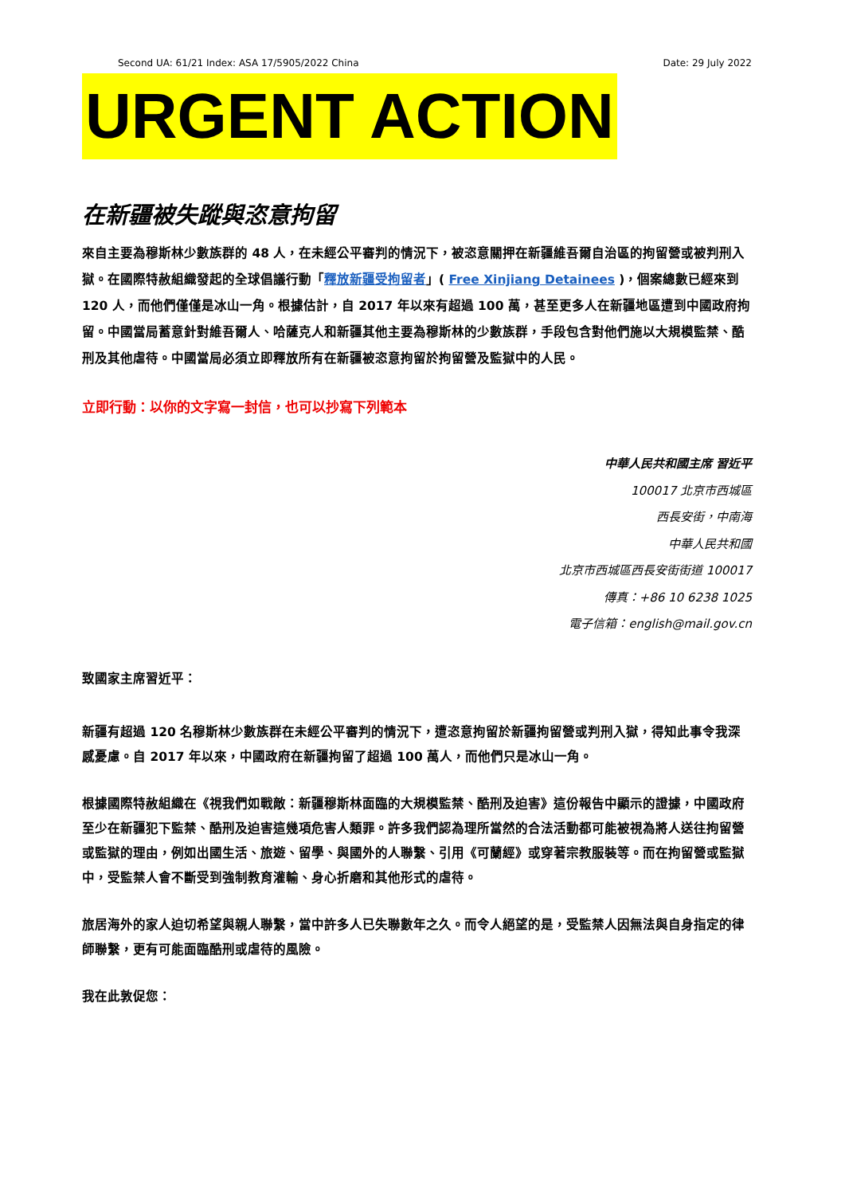Second UA: 61/21 Index: ASA 17/5905/2022 China Date: 29 July 2022
URGENT ACTION
在新疆被失蹤與恣意拘留
來自主要為穆斯林少數族群的 48 人，在未經公平審判的情況下，被恣意關押在新疆維吾爾自治區的拘留營或被判刑入獄。在國際特赦組織發起的全球倡議行動「釋放新疆受拘留者」( Free Xinjiang Detainees )，個案總數已經來到 120 人，而他們僅僅是冰山一角。根據估計，自 2017 年以來有超過 100 萬，甚至更多人在新疆地區遭到中國政府拘留。中國當局蓄意針對維吾爾人、哈薩克人和新疆其他主要為穆斯林的少數族群，手段包含對他們施以大規模監禁、酷刑及其他虐待。中國當局必須立即釋放所有在新疆被恣意拘留於拘留營及監獄中的人民。
立即行動：以你的文字寫一封信，也可以抄寫下列範本
中華人民共和國主席 習近平
100017 北京市西城區
西長安街，中南海
中華人民共和國
北京市西城區西長安街街道 100017
傳真：+86 10 6238 1025
電子信箱：english@mail.gov.cn
致國家主席習近平：
新疆有超過 120 名穆斯林少數族群在未經公平審判的情況下，遭恣意拘留於新疆拘留營或判刑入獄，得知此事令我深感憂慮。自 2017 年以來，中國政府在新疆拘留了超過 100 萬人，而他們只是冰山一角。
根據國際特赦組織在《視我們如戰敵：新疆穆斯林面臨的大規模監禁、酷刑及迫害》這份報告中顯示的證據，中國政府至少在新疆犯下監禁、酷刑及迫害這幾項危害人類罪。許多我們認為理所當然的合法活動都可能被視為將人送往拘留營或監獄的理由，例如出國生活、旅遊、留學、與國外的人聯繫、引用《可蘭經》或穿著宗教服裝等。而在拘留營或監獄中，受監禁人會不斷受到強制教育灌輸、身心折磨和其他形式的虐待。
旅居海外的家人迫切希望與親人聯繫，當中許多人已失聯數年之久。而令人絕望的是，受監禁人因無法與自身指定的律師聯繫，更有可能面臨酷刑或虐待的風險。
我在此敦促您：